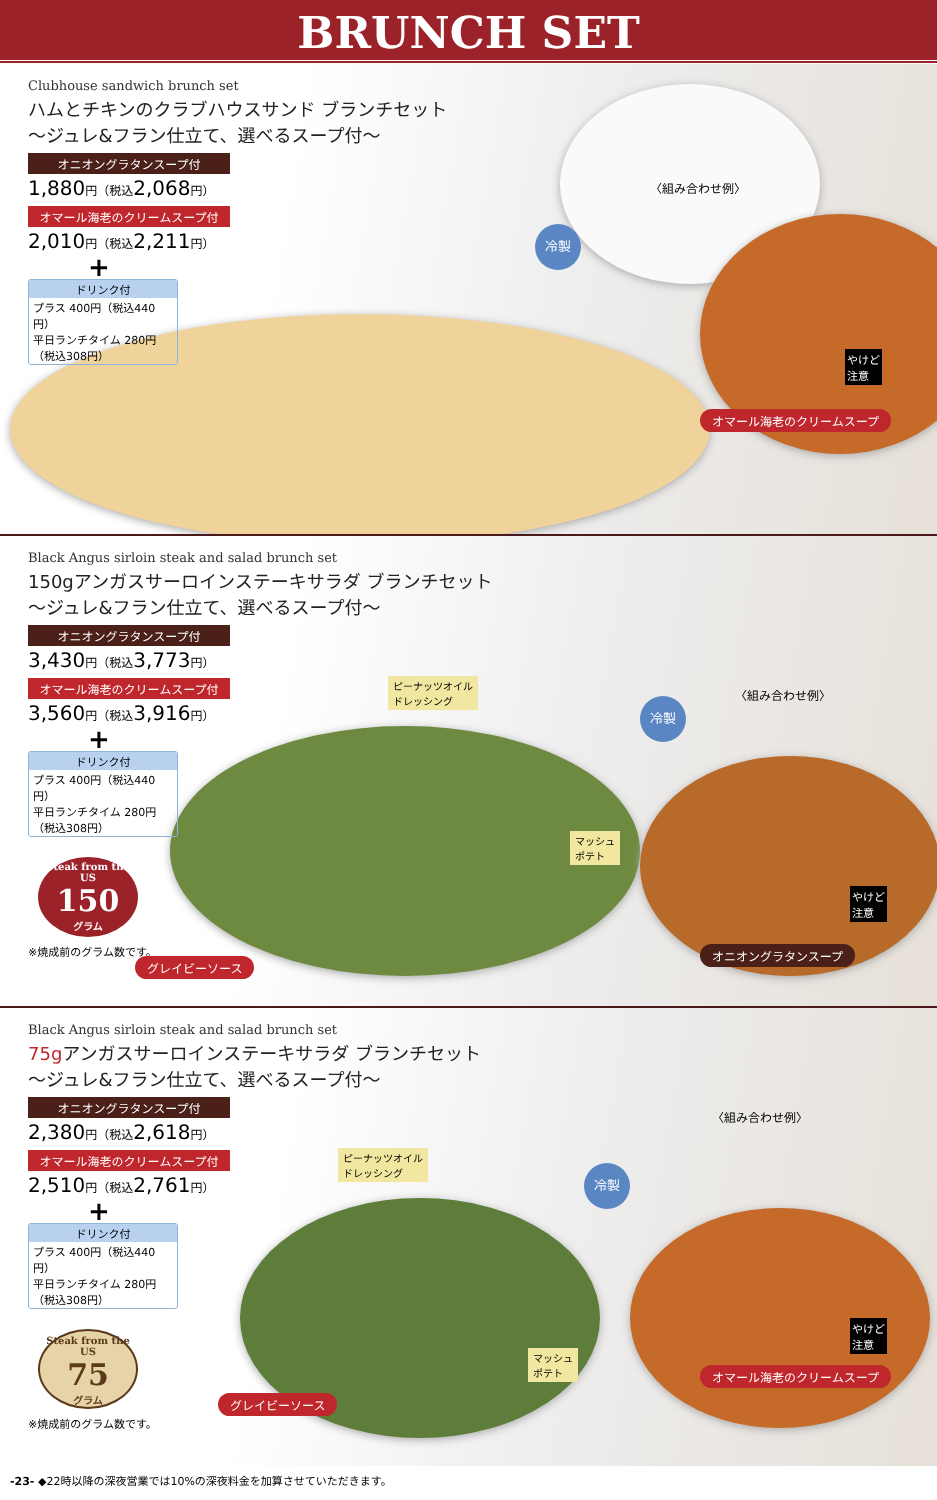BRUNCH SET
Clubhouse sandwich brunch set
ハムとチキンのクラブハウスサンド ブランチセット
〜ジュレ&フラン仕立て、選べるスープ付〜
オニオングラタンスープ付
1,880円（税込2,068円）
オマール海老のクリームスープ付
2,010円（税込2,211円）
+
ドリンク付
プラス 400円（税込440円）
平日ランチタイム 280円（税込308円）
〈組み合わせ例〉
冷製
やけど
注意
オマール海老のクリームスープ
Black Angus sirloin steak and salad brunch set
150gアンガスサーロインステーキサラダ ブランチセット
〜ジュレ&フラン仕立て、選べるスープ付〜
オニオングラタンスープ付
3,430円（税込3,773円）
オマール海老のクリームスープ付
3,560円（税込3,916円）
+
ドリンク付
プラス 400円（税込440円）
平日ランチタイム 280円（税込308円）
Steak from the US
150
グラム
※焼成前のグラム数です。
ピーナッツオイル
ドレッシング
〈組み合わせ例〉
冷製
マッシュ
ポテト
やけど
注意
グレイビーソース
オニオングラタンスープ
Black Angus sirloin steak and salad brunch set
75gアンガスサーロインステーキサラダ ブランチセット
〜ジュレ&フラン仕立て、選べるスープ付〜
オニオングラタンスープ付
2,380円（税込2,618円）
オマール海老のクリームスープ付
2,510円（税込2,761円）
+
ドリンク付
プラス 400円（税込440円）
平日ランチタイム 280円（税込308円）
Steak from the US
75
グラム
※焼成前のグラム数です。
ピーナッツオイル
ドレッシング
〈組み合わせ例〉
冷製
マッシュ
ポテト
やけど
注意
グレイビーソース
オマール海老のクリームスープ
-23- ◆22時以降の深夜営業では10%の深夜料金を加算させていただきます。